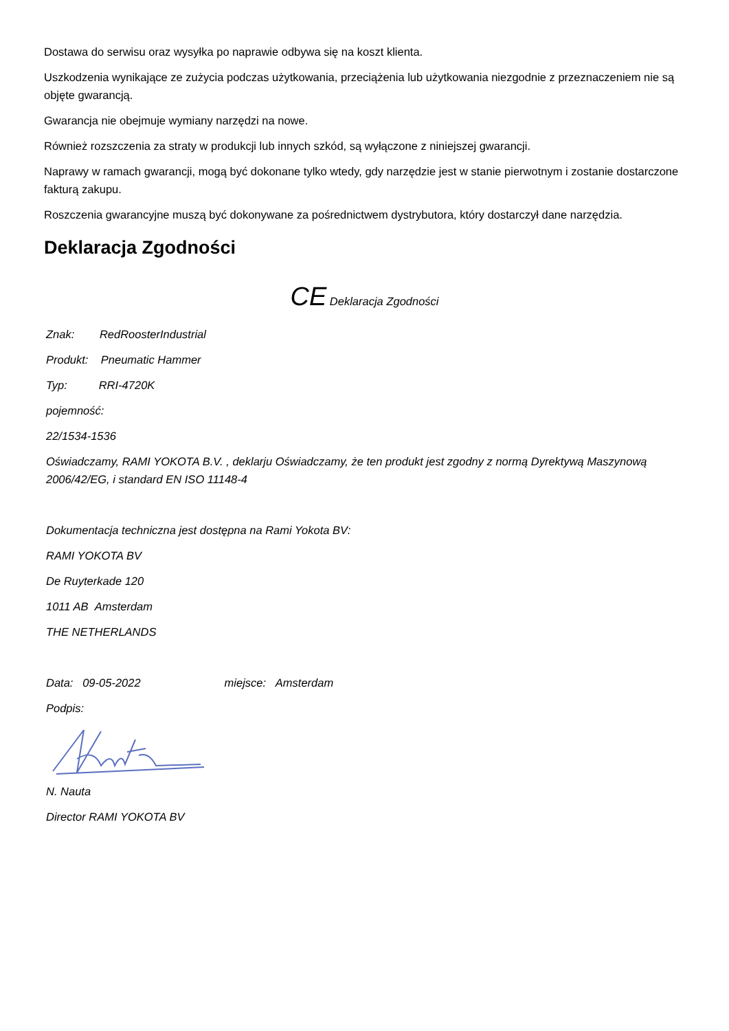Dostawa do serwisu oraz wysyłka po naprawie odbywa się na koszt klienta.
Uszkodzenia wynikające ze zużycia podczas użytkowania, przeciążenia lub użytkowania niezgodnie z przeznaczeniem nie są objęte gwarancją.
Gwarancja nie obejmuje wymiany narzędzi na nowe.
Również rozszczenia za straty w produkcji lub innych szkód, są wyłączone z niniejszej gwarancji.
Naprawy w ramach gwarancji, mogą być dokonane tylko wtedy, gdy narzędzie jest w stanie pierwotnym i zostanie dostarczone fakturą zakupu.
Roszczenia gwarancyjne muszą być dokonywane za pośrednictwem dystrybutora, który dostarczył dane narzędzia.
Deklaracja Zgodności
CE Deklaracja Zgodności
Znak: RedRoosterIndustrial
Produkt: Pneumatic Hammer
Typ: RRI-4720K
pojemność:
22/1534-1536
Oświadczamy, RAMI YOKOTA B.V. , deklarju Oświadczamy, że ten produkt jest zgodny z normą Dyrektywą Maszynową 2006/42/EG, i standard EN ISO 11148-4
Dokumentacja techniczna jest dostępna na Rami Yokota BV:
RAMI YOKOTA BV
De Ruyterkade 120
1011 AB Amsterdam
THE NETHERLANDS
Data: 09-05-2022 miejsce: Amsterdam
Podpis:
N. Nauta
Director RAMI YOKOTA BV